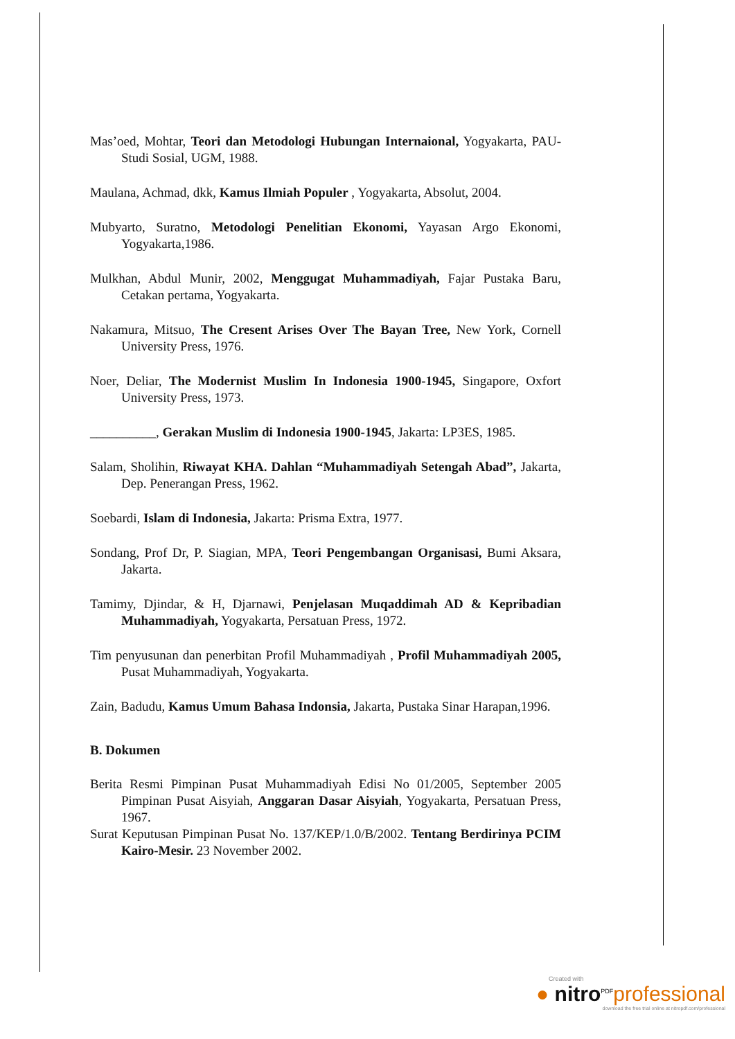Mas’oed, Mohtar, Teori dan Metodologi Hubungan Internaional, Yogyakarta, PAU-Studi Sosial, UGM, 1988.
Maulana, Achmad, dkk, Kamus Ilmiah Populer , Yogyakarta, Absolut, 2004.
Mubyarto, Suratno, Metodologi Penelitian Ekonomi, Yayasan Argo Ekonomi, Yogyakarta,1986.
Mulkhan, Abdul Munir, 2002, Menggugat Muhammadiyah, Fajar Pustaka Baru, Cetakan pertama, Yogyakarta.
Nakamura, Mitsuo, The Cresent Arises Over The Bayan Tree, New York, Cornell University Press, 1976.
Noer, Deliar, The Modernist Muslim In Indonesia 1900-1945, Singapore, Oxfort University Press, 1973.
__________, Gerakan Muslim di Indonesia 1900-1945, Jakarta: LP3ES, 1985.
Salam, Sholihin, Riwayat KHA. Dahlan “Muhammadiyah Setengah Abad”, Jakarta, Dep. Penerangan Press, 1962.
Soebardi, Islam di Indonesia, Jakarta: Prisma Extra, 1977.
Sondang, Prof Dr, P. Siagian, MPA, Teori Pengembangan Organisasi, Bumi Aksara, Jakarta.
Tamimy, Djindar, & H, Djarnawi, Penjelasan Muqaddimah AD & Kepribadian Muhammadiyah, Yogyakarta, Persatuan Press, 1972.
Tim penyusunan dan penerbitan Profil Muhammadiyah , Profil Muhammadiyah 2005, Pusat Muhammadiyah, Yogyakarta.
Zain, Badudu, Kamus Umum Bahasa Indonsia, Jakarta, Pustaka Sinar Harapan,1996.
B. Dokumen
Berita Resmi Pimpinan Pusat Muhammadiyah Edisi No 01/2005, September 2005 Pimpinan Pusat Aisyiah, Anggaran Dasar Aisyiah, Yogyakarta, Persatuan Press, 1967.
Surat Keputusan Pimpinan Pusat No. 137/KEP/1.0/B/2002. Tentang Berdirinya PCIM Kairo-Mesir. 23 November 2002.
Created with
● nitro<sup>PDF</sup>professional
download the free trial online at nitropdf.com/professional